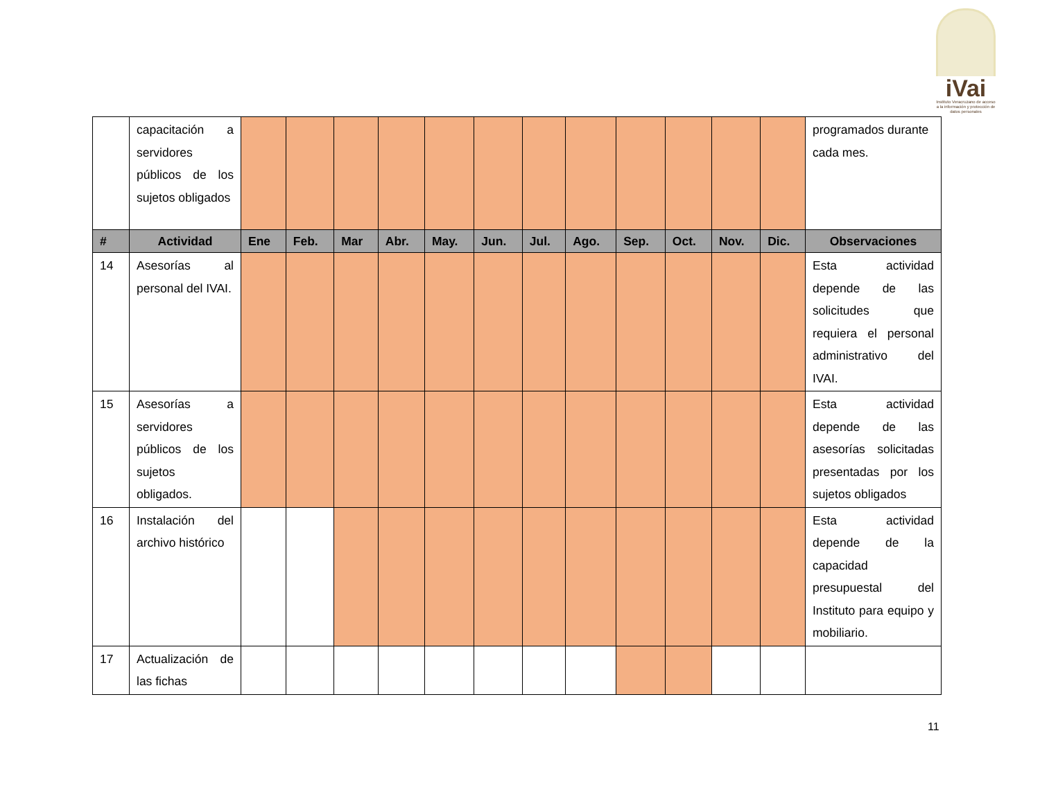iVai
Instituto Veracruzano de acceso a la información y protección de datos personales
| | capacitación a servidores públicos de los sujetos obligados | | | | | | | | | | | | | programados durante cada mes. |
| # | Actividad | Ene | Feb. | Mar | Abr. | May. | Jun. | Jul. | Ago. | Sep. | Oct. | Nov. | Dic. | Observaciones |
| 14 | Asesorías al personal del IVAI. | | | | | | | | | | | | | Esta actividad depende de las solicitudes que requiera el personal administrativo del IVAI. |
| 15 | Asesorías a servidores públicos de los sujetos obligados. | | | | | | | | | | | | | Esta actividad depende de las asesorías solicitadas presentadas por los sujetos obligados |
| 16 | Instalación del archivo histórico | | | | | | | | | | | | | Esta actividad depende de la capacidad presupuestal del Instituto para equipo y mobiliario. |
| 17 | Actualización de las fichas | | | | | | | | | | | | | |
11